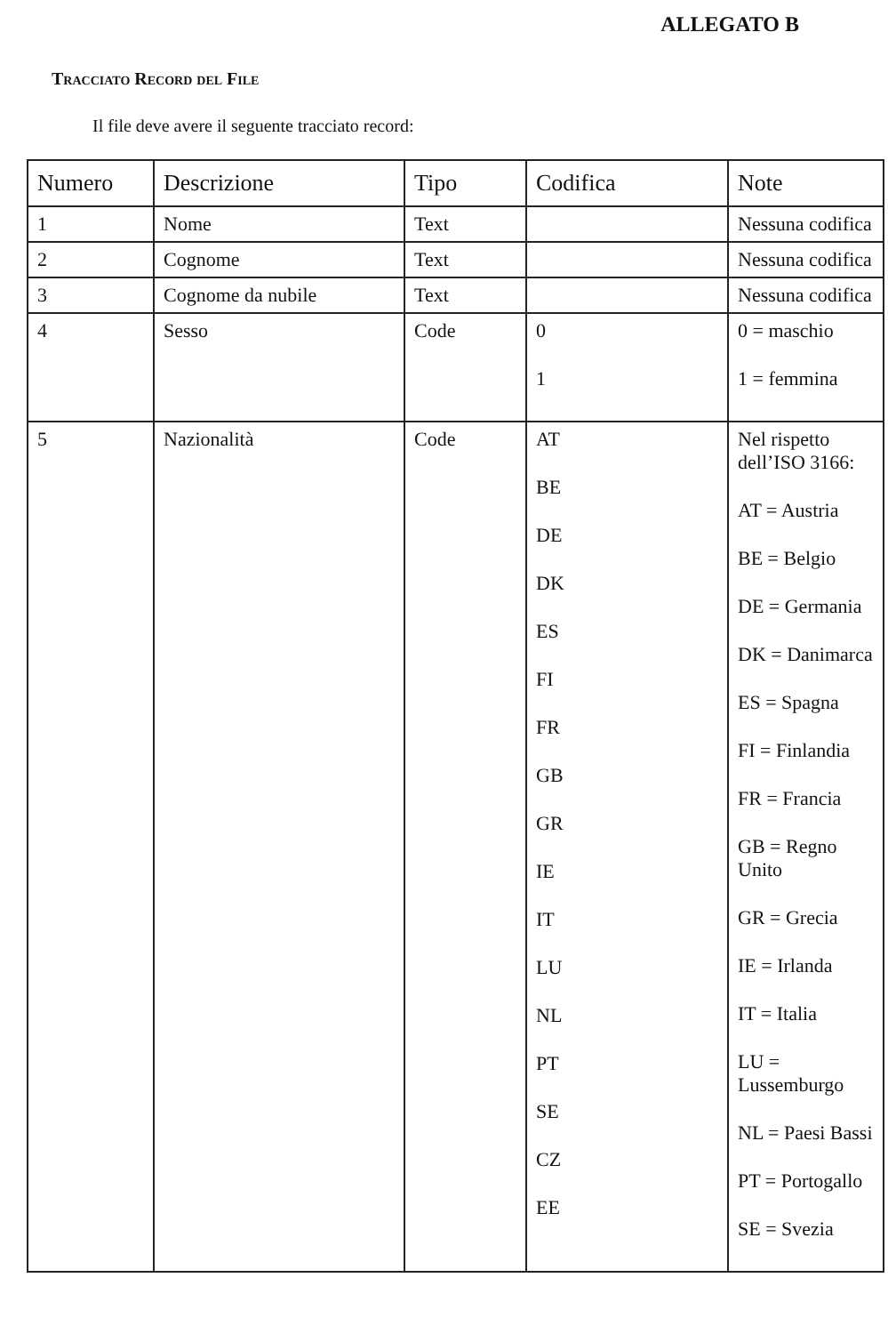ALLEGATO B
Tracciato Record del File
Il file deve avere il seguente tracciato record:
| Numero | Descrizione | Tipo | Codifica | Note |
| --- | --- | --- | --- | --- |
| 1 | Nome | Text | | Nessuna codifica |
| 2 | Cognome | Text | | Nessuna codifica |
| 3 | Cognome da nubile | Text | | Nessuna codifica |
| 4 | Sesso | Code | 0 1 | 0 = maschio 1 = femmina |
| 5 | Nazionalità | Code | AT BE DE DK ES FI FR GB GR IE IT LU NL PT SE CZ EE | Nel rispetto dell’ISO 3166: AT = Austria BE = Belgio DE = Germania DK = Danimarca ES = Spagna FI = Finlandia FR = Francia GB = Regno Unito GR = Grecia IE = Irlanda IT = Italia LU = Lussemburgo NL = Paesi Bassi PT = Portogallo SE = Svezia |